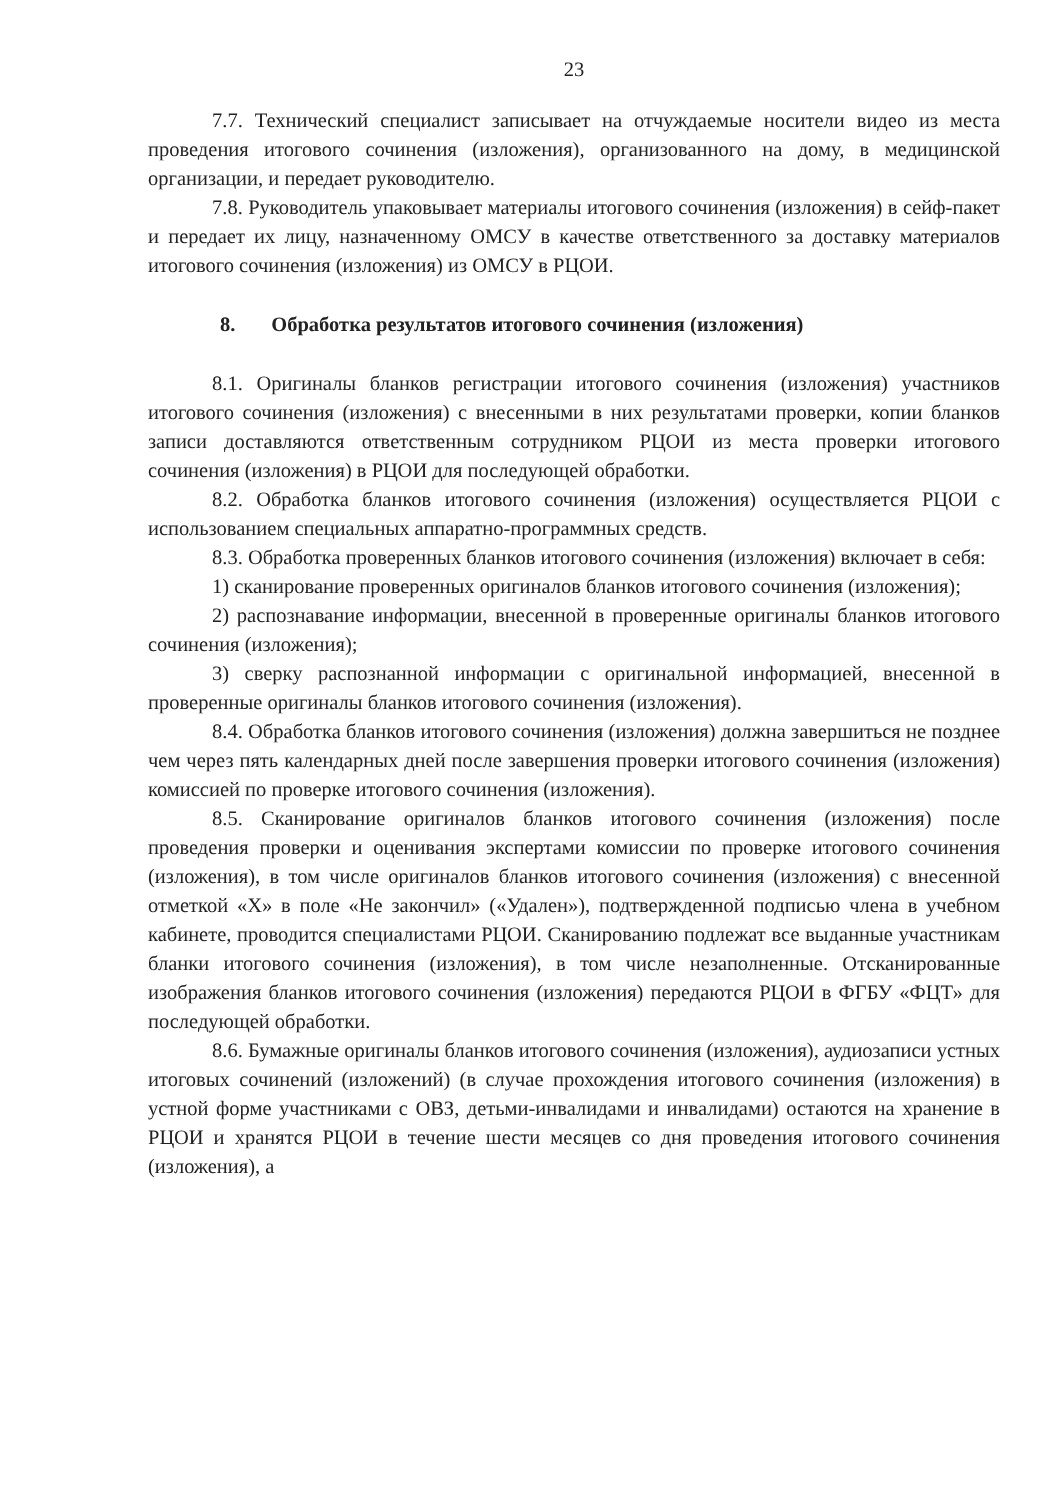23
7.7. Технический специалист записывает на отчуждаемые носители видео из места проведения итогового сочинения (изложения), организованного на дому, в медицинской организации, и передает руководителю.
7.8. Руководитель упаковывает материалы итогового сочинения (изложения) в сейф-пакет и передает их лицу, назначенному ОМСУ в качестве ответственного за доставку материалов итогового сочинения (изложения) из ОМСУ в РЦОИ.
8. Обработка результатов итогового сочинения (изложения)
8.1. Оригиналы бланков регистрации итогового сочинения (изложения) участников итогового сочинения (изложения) с внесенными в них результатами проверки, копии бланков записи доставляются ответственным сотрудником РЦОИ из места проверки итогового сочинения (изложения) в РЦОИ для последующей обработки.
8.2. Обработка бланков итогового сочинения (изложения) осуществляется РЦОИ с использованием специальных аппаратно-программных средств.
8.3. Обработка проверенных бланков итогового сочинения (изложения) включает в себя:
1) сканирование проверенных оригиналов бланков итогового сочинения (изложения);
2) распознавание информации, внесенной в проверенные оригиналы бланков итогового сочинения (изложения);
3) сверку распознанной информации с оригинальной информацией, внесенной в проверенные оригиналы бланков итогового сочинения (изложения).
8.4. Обработка бланков итогового сочинения (изложения) должна завершиться не позднее чем через пять календарных дней после завершения проверки итогового сочинения (изложения) комиссией по проверке итогового сочинения (изложения).
8.5. Сканирование оригиналов бланков итогового сочинения (изложения) после проведения проверки и оценивания экспертами комиссии по проверке итогового сочинения (изложения), в том числе оригиналов бланков итогового сочинения (изложения) с внесенной отметкой «X» в поле «Не закончил» («Удален»), подтвержденной подписью члена в учебном кабинете, проводится специалистами РЦОИ. Сканированию подлежат все выданные участникам бланки итогового сочинения (изложения), в том числе незаполненные. Отсканированные изображения бланков итогового сочинения (изложения) передаются РЦОИ в ФГБУ «ФЦТ» для последующей обработки.
8.6. Бумажные оригиналы бланков итогового сочинения (изложения), аудиозаписи устных итоговых сочинений (изложений) (в случае прохождения итогового сочинения (изложения) в устной форме участниками с ОВЗ, детьми-инвалидами и инвалидами) остаются на хранение в РЦОИ и хранятся РЦОИ в течение шести месяцев со дня проведения итогового сочинения (изложения), а